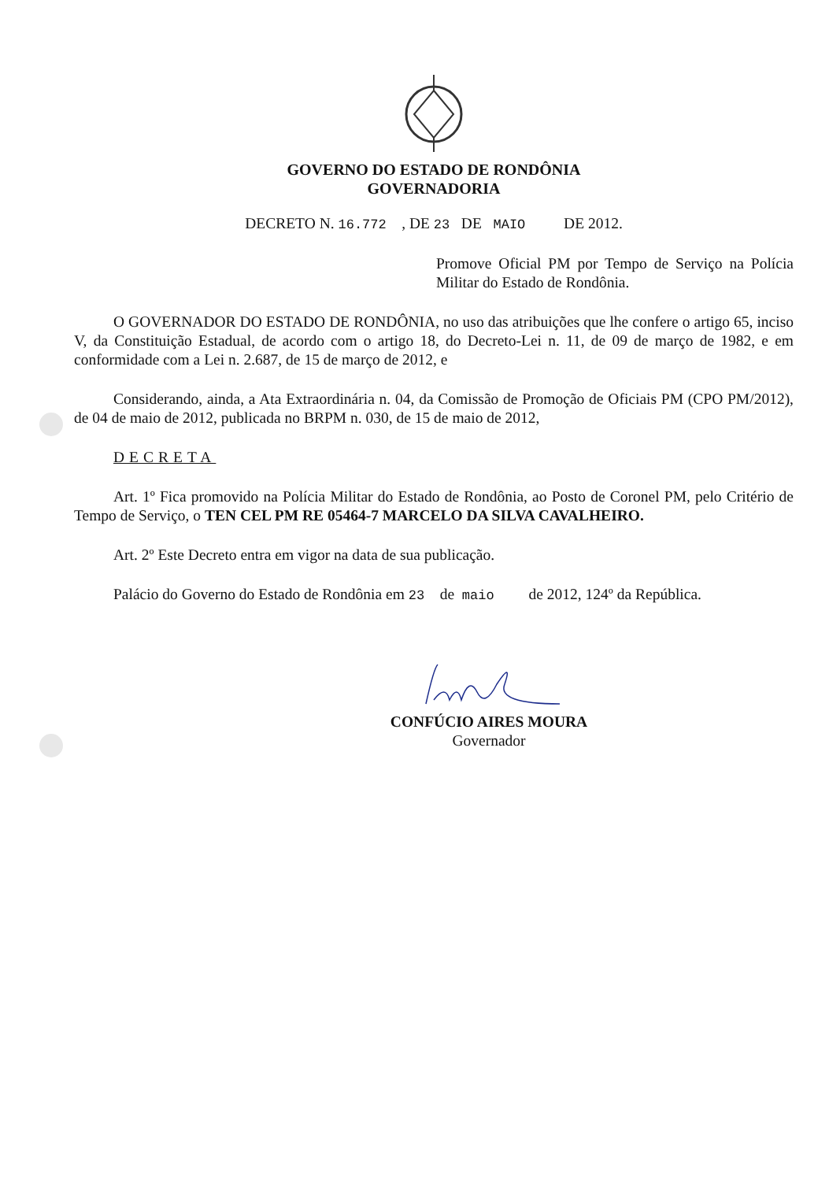GOVERNO DO ESTADO DE RONDÔNIA
GOVERNADORIA
DECRETO N. 16.772 , DE 23 DE MAIO DE 2012.
Promove Oficial PM por Tempo de Serviço na Polícia Militar do Estado de Rondônia.
O GOVERNADOR DO ESTADO DE RONDÔNIA, no uso das atribuições que lhe confere o artigo 65, inciso V, da Constituição Estadual, de acordo com o artigo 18, do Decreto-Lei n. 11, de 09 de março de 1982, e em conformidade com a Lei n. 2.687, de 15 de março de 2012, e
Considerando, ainda, a Ata Extraordinária n. 04, da Comissão de Promoção de Oficiais PM (CPO PM/2012), de 04 de maio de 2012, publicada no BRPM n. 030, de 15 de maio de 2012,
DECRETA
Art. 1º Fica promovido na Polícia Militar do Estado de Rondônia, ao Posto de Coronel PM, pelo Critério de Tempo de Serviço, o TEN CEL PM RE 05464-7 MARCELO DA SILVA CAVALHEIRO.
Art. 2º Este Decreto entra em vigor na data de sua publicação.
Palácio do Governo do Estado de Rondônia em 23 de maio de 2012, 124º da República.
CONFÚCIO AIRES MOURA
Governador